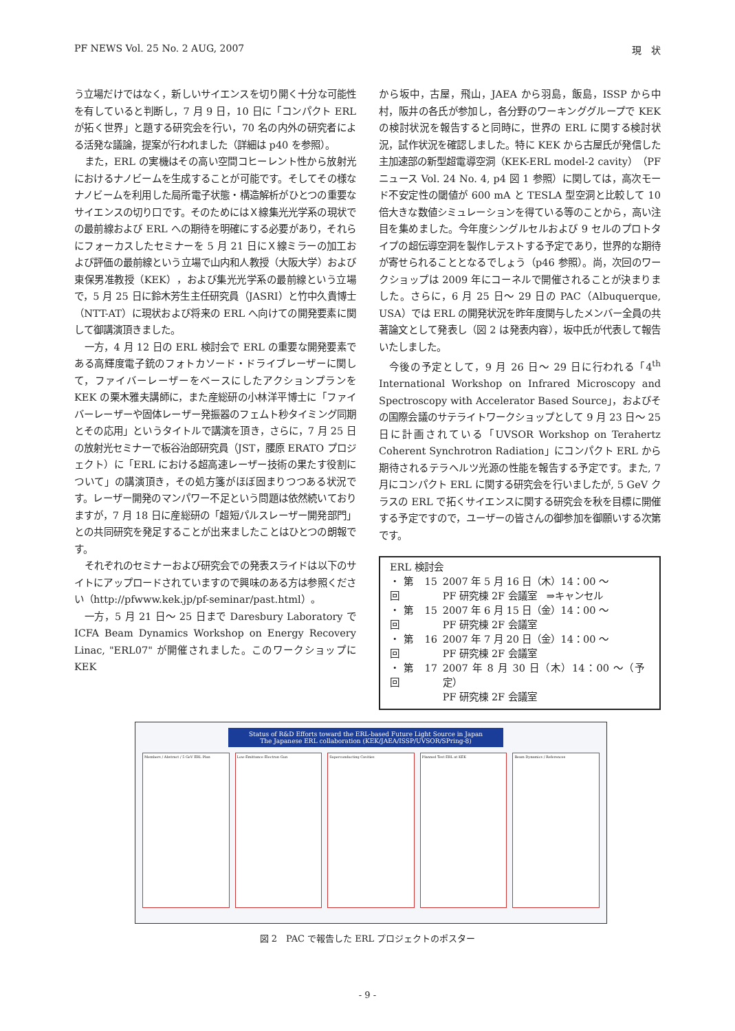PF NEWS Vol. 25 No. 2 AUG, 2007 現　状
う立場だけではなく，新しいサイエンスを切り開く十分な可能性を有していると判断し，7 月 9 日，10 日に「コンパクト ERL が拓く世界」と題する研究会を行い，70 名の内外の研究者による活発な議論，提案が行われました（詳細は p40 を参照）。
また，ERL の実機はその高い空間コヒーレント性から放射光におけるナノビームを生成することが可能です。そしてその様なナノビームを利用した局所電子状態・構造解析がひとつの重要なサイエンスの切り口です。そのためにはＸ線集光光学系の現状での最前線および ERL への期待を明確にする必要があり，それらにフォーカスしたセミナーを 5 月 21 日にＸ線ミラーの加工および評価の最前線という立場で山内和人教授（大阪大学）および東保男准教授（KEK），および集光光学系の最前線という立場で，5 月 25 日に鈴木芳生主任研究員（JASRI）と竹中久貴博士（NTT-AT）に現状および将来の ERL へ向けての開発要素に関して御講演頂きました。
一方，4 月 12 日の ERL 検討会で ERL の重要な開発要素である高輝度電子銃のフォトカソード・ドライブレーザーに関して，ファイバーレーザーをベースにしたアクションプランを KEK の栗木雅夫講師に，また産総研の小林洋平博士に「ファイバーレーザーや固体レーザー発振器のフェムト秒タイミング同期とその応用」というタイトルで講演を頂き，さらに，7 月 25 日の放射光セミナーで板谷治郎研究員（JST，腰原 ERATO プロジェクト）に「ERL における超高速レーザー技術の果たす役割について」の講演頂き，その処方箋がほぼ固まりつつある状況です。レーザー開発のマンパワー不足という問題は依然続いておりますが，7 月 18 日に産総研の「超短パルスレーザー開発部門」との共同研究を発足することが出来ましたことはひとつの朗報です。
それぞれのセミナーおよび研究会での発表スライドは以下のサイトにアップロードされていますので興味のある方は参照ください（http://pfwww.kek.jp/pf-seminar/past.html）。
一方，5 月 21 日～ 25 日まで Daresbury Laboratory で ICFA Beam Dynamics Workshop on Energy Recovery Linac, "ERL07" が開催されました。このワークショップに KEK
から坂中，古屋，飛山，JAEA から羽島，飯島，ISSP から中村，阪井の各氏が参加し，各分野のワーキンググループで KEK の検討状況を報告すると同時に，世界の ERL に関する検討状況，試作状況を確認しました。特に KEK から古屋氏が発信した主加速部の新型超電導空洞（KEK-ERL model-2 cavity）（PF ニュース Vol. 24 No. 4, p4 図 1 参照）に関しては，高次モード不安定性の閾値が 600 mA と TESLA 型空洞と比較して 10 倍大きな数値シミュレーションを得ている等のことから，高い注目を集めました。今年度シングルセルおよび 9 セルのプロトタイプの超伝導空洞を製作しテストする予定であり，世界的な期待が寄せられることとなるでしょう（p46 参照）。尚，次回のワークショップは 2009 年にコーネルで開催されることが決まりました。さらに，6 月 25 日～ 29 日の PAC（Albuquerque, USA）では ERL の開発状況を昨年度関与したメンバー全員の共著論文として発表し（図 2 は発表内容），坂中氏が代表して報告いたしました。
今後の予定として，9 月 26 日～ 29 日に行われる「4<sup>th</sup> International Workshop on Infrared Microscopy and Spectroscopy with Accelerator Based Source」，およびその国際会議のサテライトワークショップとして 9 月 23 日～ 25 日に計画されている「UVSOR Workshop on Terahertz Coherent Synchrotron Radiation」にコンパクト ERL から期待されるテラヘルツ光源の性能を報告する予定です。また, 7 月にコンパクト ERL に関する研究会を行いましたが, 5 GeV クラスの ERL で拓くサイエンスに関する研究会を秋を目標に開催する予定ですので，ユーザーの皆さんの御参加を御願いする次第です。
ERL 検討会
| ・第 15 回 | 2007 年 5 月 16 日（木）14：00 ～ PF 研究棟 2F 会議室 ⇒キャンセル |
| ・第 15 回 | 2007 年 6 月 15 日（金）14：00 ～ PF 研究棟 2F 会議室 |
| ・第 16 回 | 2007 年 7 月 20 日（金）14：00 ～ PF 研究棟 2F 会議室 |
| ・第 17 回 | 2007 年 8 月 30 日（木）14：00 ～（予定） PF 研究棟 2F 会議室 |
Status of R&D Efforts toward the ERL-based Future Light Source in Japan
The Japanese ERL collaboration (KEK/JAEA/ISSP/UVSOR/SPring-8)
Members / Abstract / 5 GeV ERL Plan
Low-Emittance Electron Gun Superconducting Cavities Planned Test ERL at KEK Beam Dynamics / References
図 2　PAC で報告した ERL プロジェクトのポスター
- 9 -